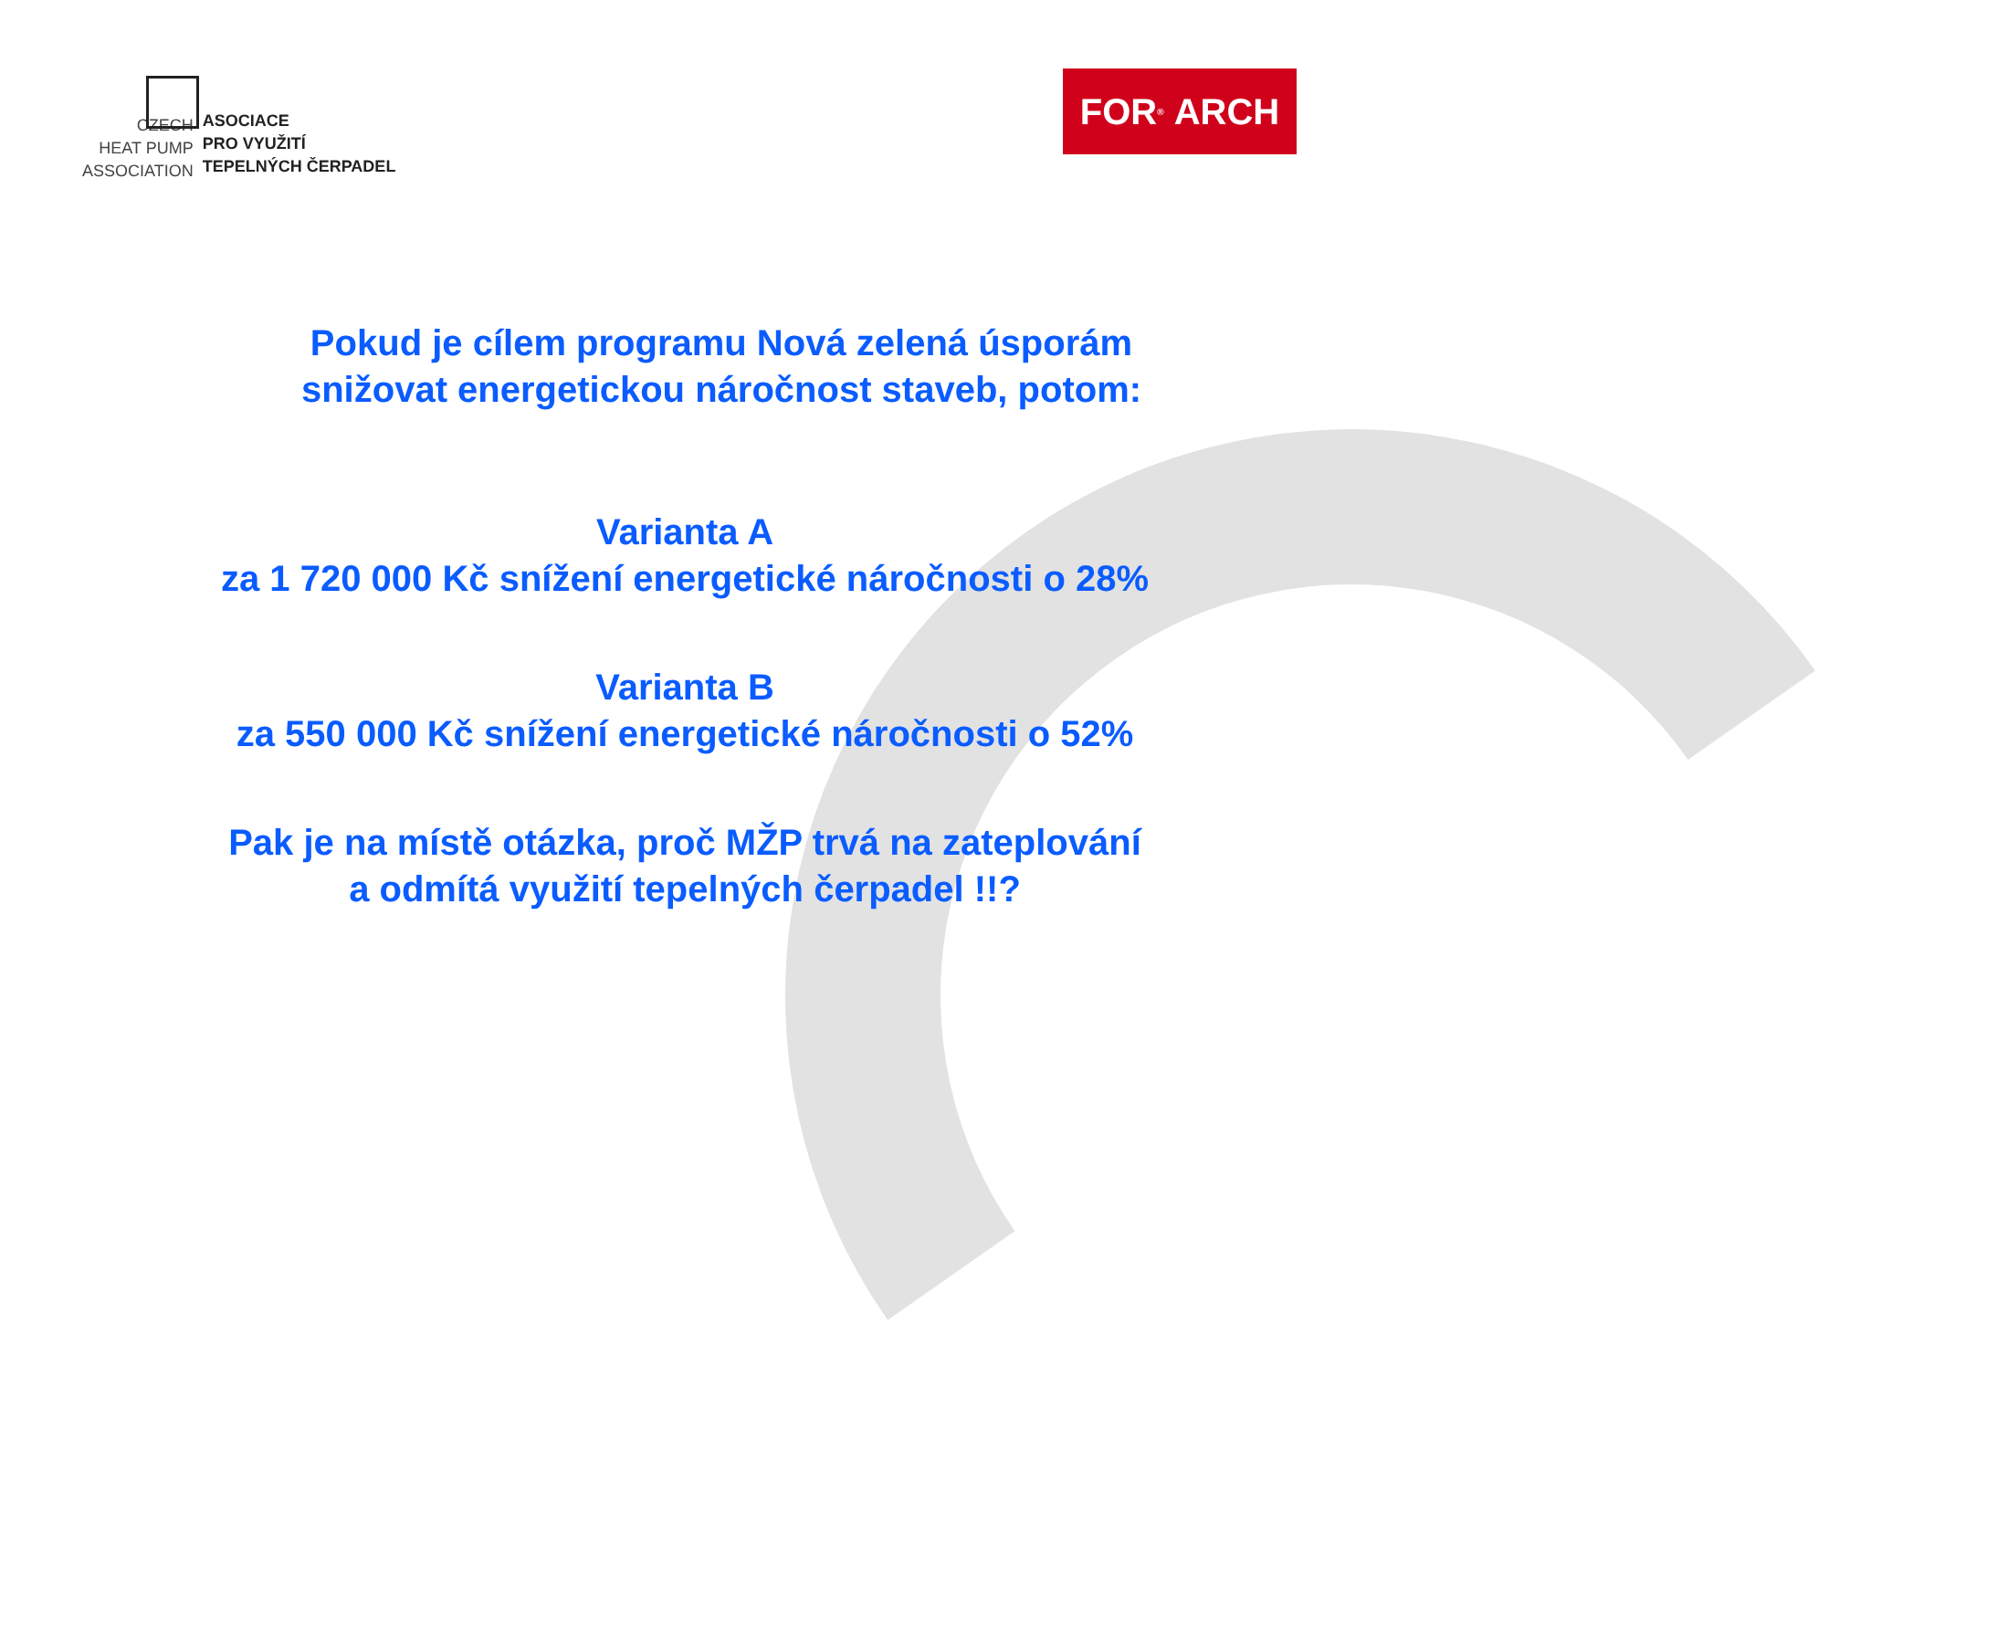CZECH
HEAT PUMP
ASSOCIATION
ASOCIACE
PRO VYUŽITÍ
TEPELNÝCH ČERPADEL
FOR<sup>®</sup> ARCH
Pokud je cílem programu Nová zelená úsporám
snižovat energetickou náročnost staveb, potom:
Varianta A
za 1 720 000 Kč snížení energetické náročnosti o 28%
Varianta B
za 550 000 Kč snížení energetické náročnosti o 52%
Pak je na místě otázka, proč MŽP trvá na zateplování
a odmítá využití tepelných čerpadel !!?